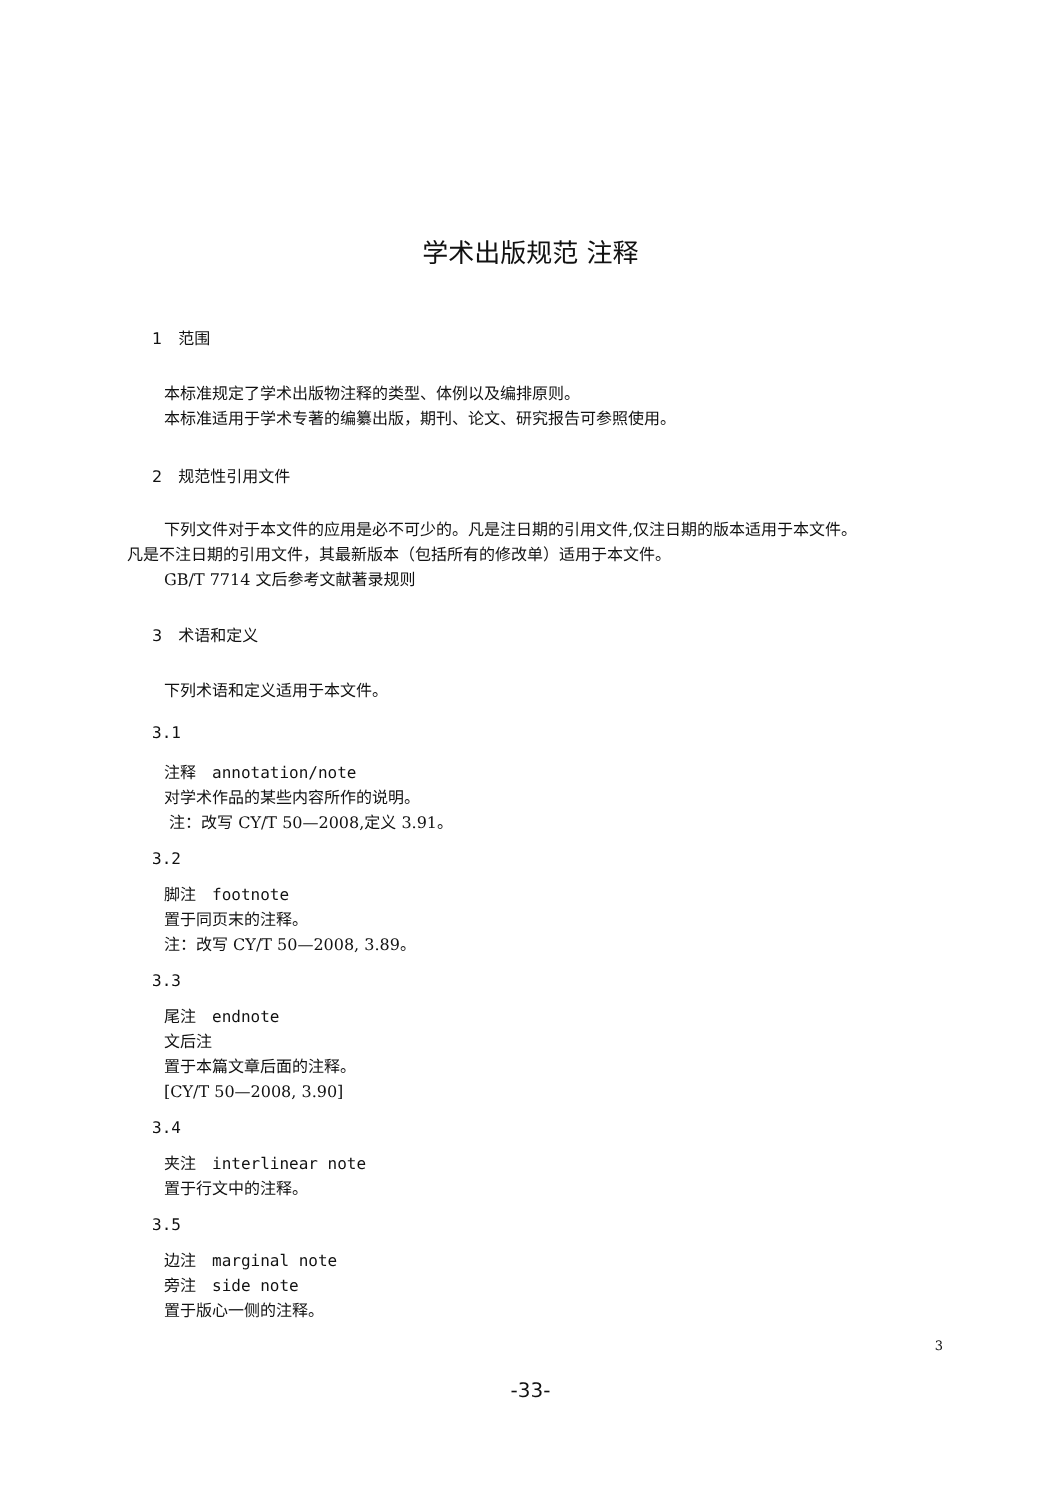学术出版规范 注释
1　范围
本标准规定了学术出版物注释的类型、体例以及编排原则。
本标准适用于学术专著的编纂出版，期刊、论文、研究报告可参照使用。
2　规范性引用文件
下列文件对于本文件的应用是必不可少的。凡是注日期的引用文件,仅注日期的版本适用于本文件。
凡是不注日期的引用文件，其最新版本（包括所有的修改单）适用于本文件。
GB/T 7714 文后参考文献著录规则
3　术语和定义
下列术语和定义适用于本文件。
3.1
注释　annotation/note
对学术作品的某些内容所作的说明。
注：改写 CY/T 50—2008,定义 3.91。
3.2
脚注　footnote
置于同页末的注释。
注：改写 CY/T 50—2008, 3.89。
3.3
尾注　endnote
文后注
置于本篇文章后面的注释。
[CY/T 50—2008, 3.90]
3.4
夹注　interlinear note
置于行文中的注释。
3.5
边注　marginal note
旁注　side note
置于版心一侧的注释。
3
-33-